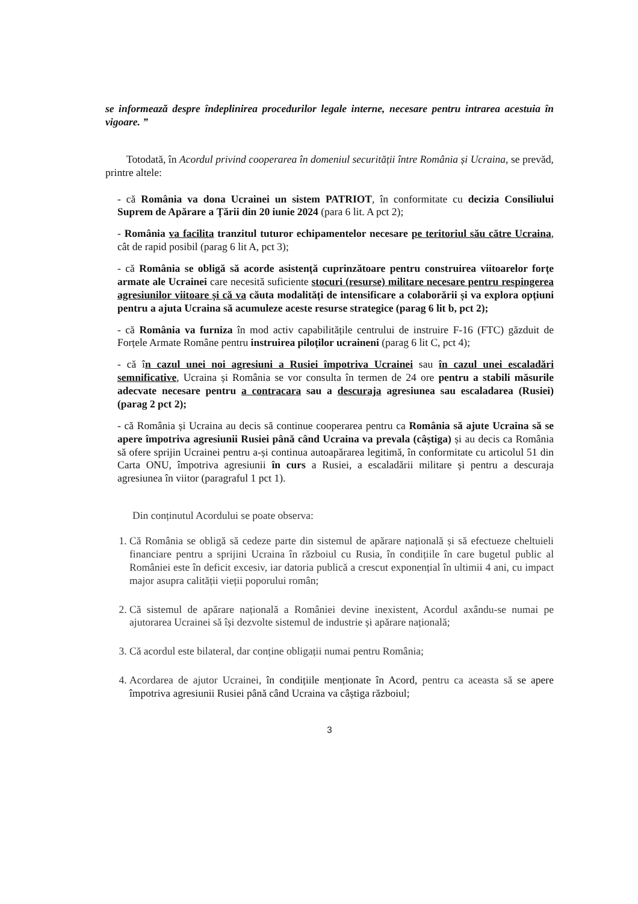se informează despre îndeplinirea procedurilor legale interne, necesare pentru intrarea acestuia în vigoare. ”
Totodată, în Acordul privind cooperarea în domeniul securității între România și Ucraina, se prevăd, printre altele:
- că România va dona Ucrainei un sistem PATRIOT, în conformitate cu decizia Consiliului Suprem de Apărare a Țării din 20 iunie 2024 (para 6 lit. A pct 2);
- România va facilita tranzitul tuturor echipamentelor necesare pe teritoriul său către Ucraina, cât de rapid posibil (parag 6 lit A, pct 3);
- că România se obligă să acorde asistență cuprinzătoare pentru construirea viitoarelor forțe armate ale Ucrainei care necesită suficiente stocuri (resurse) militare necesare pentru respingerea agresiunilor viitoare și că va căuta modalități de intensificare a colaborării și va explora opțiuni pentru a ajuta Ucraina să acumuleze aceste resurse strategice (parag 6 lit b, pct 2);
- că România va furniza în mod activ capabilitățile centrului de instruire F-16 (FTC) găzduit de Forțele Armate Române pentru instruirea piloților ucraineni (parag 6 lit C, pct 4);
- că în cazul unei noi agresiuni a Rusiei împotriva Ucrainei sau în cazul unei escaladări semnificative, Ucraina și România se vor consulta în termen de 24 ore pentru a stabili măsurile adecvate necesare pentru a contracara sau a descuraja agresiunea sau escaladarea (Rusiei) (parag 2 pct 2);
- că România și Ucraina au decis să continue cooperarea pentru ca România să ajute Ucraina să se apere împotriva agresiunii Rusiei până când Ucraina va prevala (câștiga) și au decis ca România să ofere sprijin Ucrainei pentru a-și continua autoapărarea legitimă, în conformitate cu articolul 51 din Carta ONU, împotriva agresiunii în curs a Rusiei, a escaladării militare și pentru a descuraja agresiunea în viitor (paragraful 1 pct 1).
Din conținutul Acordului se poate observa:
1. Că România se obligă să cedeze parte din sistemul de apărare națională și să efectueze cheltuieli financiare pentru a sprijini Ucraina în războiul cu Rusia, în condițiile în care bugetul public al României este în deficit excesiv, iar datoria publică a crescut exponențial în ultimii 4 ani, cu impact major asupra calității vieții poporului român;
2. Că sistemul de apărare națională a României devine inexistent, Acordul axându-se numai pe ajutorarea Ucrainei să își dezvolte sistemul de industrie și apărare națională;
3. Că acordul este bilateral, dar conține obligații numai pentru România;
4. Acordarea de ajutor Ucrainei, în condițiile menționate în Acord, pentru ca aceasta să se apere împotriva agresiunii Rusiei până când Ucraina va câștiga războiul;
3